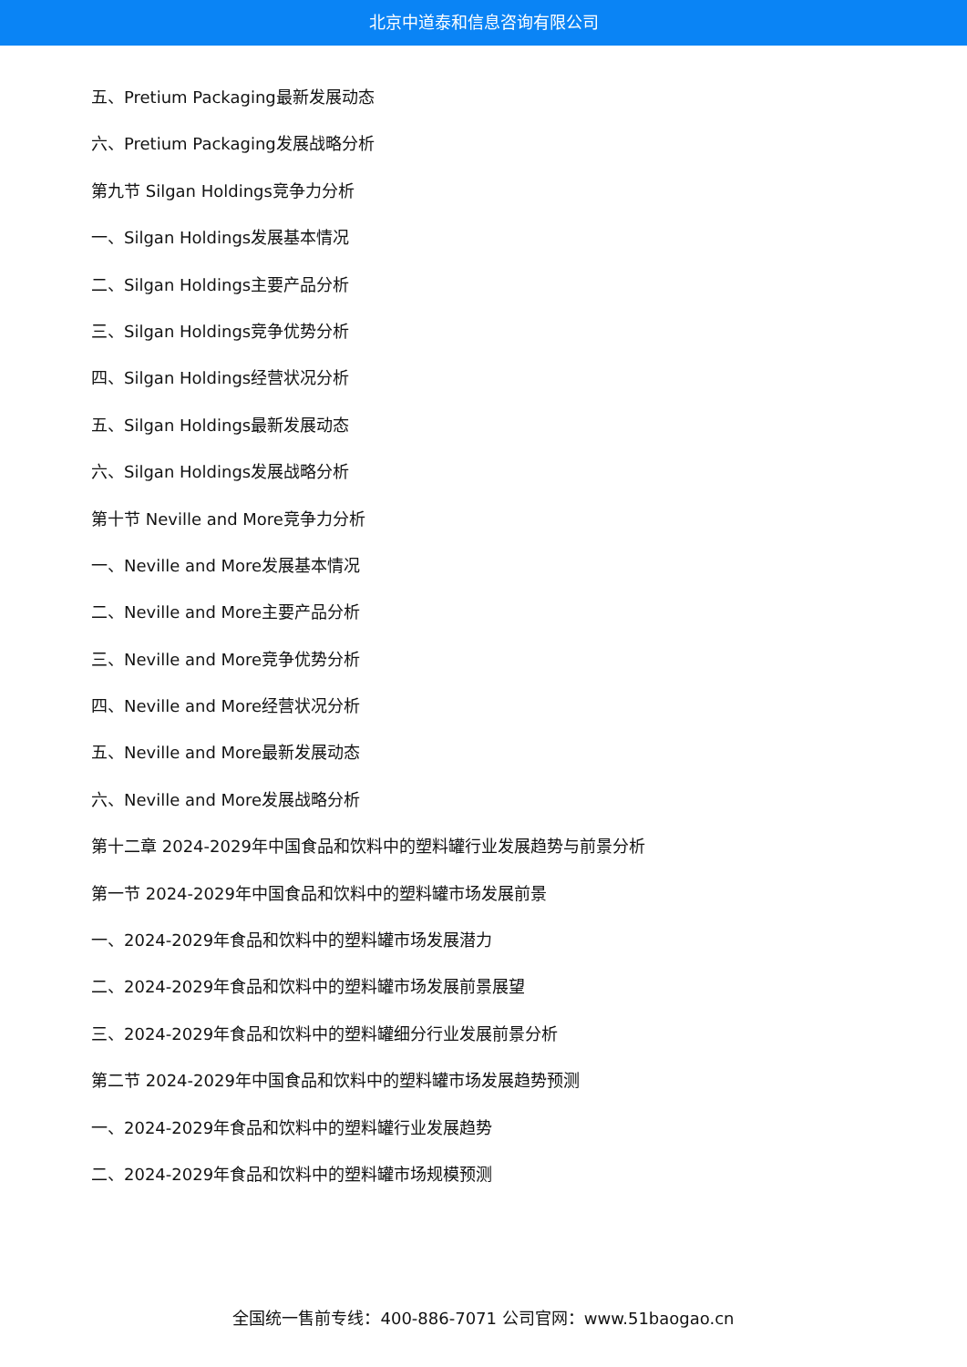北京中道泰和信息咨询有限公司
五、Pretium Packaging最新发展动态
六、Pretium Packaging发展战略分析
第九节 Silgan Holdings竞争力分析
一、Silgan Holdings发展基本情况
二、Silgan Holdings主要产品分析
三、Silgan Holdings竞争优势分析
四、Silgan Holdings经营状况分析
五、Silgan Holdings最新发展动态
六、Silgan Holdings发展战略分析
第十节 Neville and More竞争力分析
一、Neville and More发展基本情况
二、Neville and More主要产品分析
三、Neville and More竞争优势分析
四、Neville and More经营状况分析
五、Neville and More最新发展动态
六、Neville and More发展战略分析
第十二章 2024-2029年中国食品和饮料中的塑料罐行业发展趋势与前景分析
第一节 2024-2029年中国食品和饮料中的塑料罐市场发展前景
一、2024-2029年食品和饮料中的塑料罐市场发展潜力
二、2024-2029年食品和饮料中的塑料罐市场发展前景展望
三、2024-2029年食品和饮料中的塑料罐细分行业发展前景分析
第二节 2024-2029年中国食品和饮料中的塑料罐市场发展趋势预测
一、2024-2029年食品和饮料中的塑料罐行业发展趋势
二、2024-2029年食品和饮料中的塑料罐市场规模预测
全国统一售前专线：400-886-7071 公司官网：www.51baogao.cn